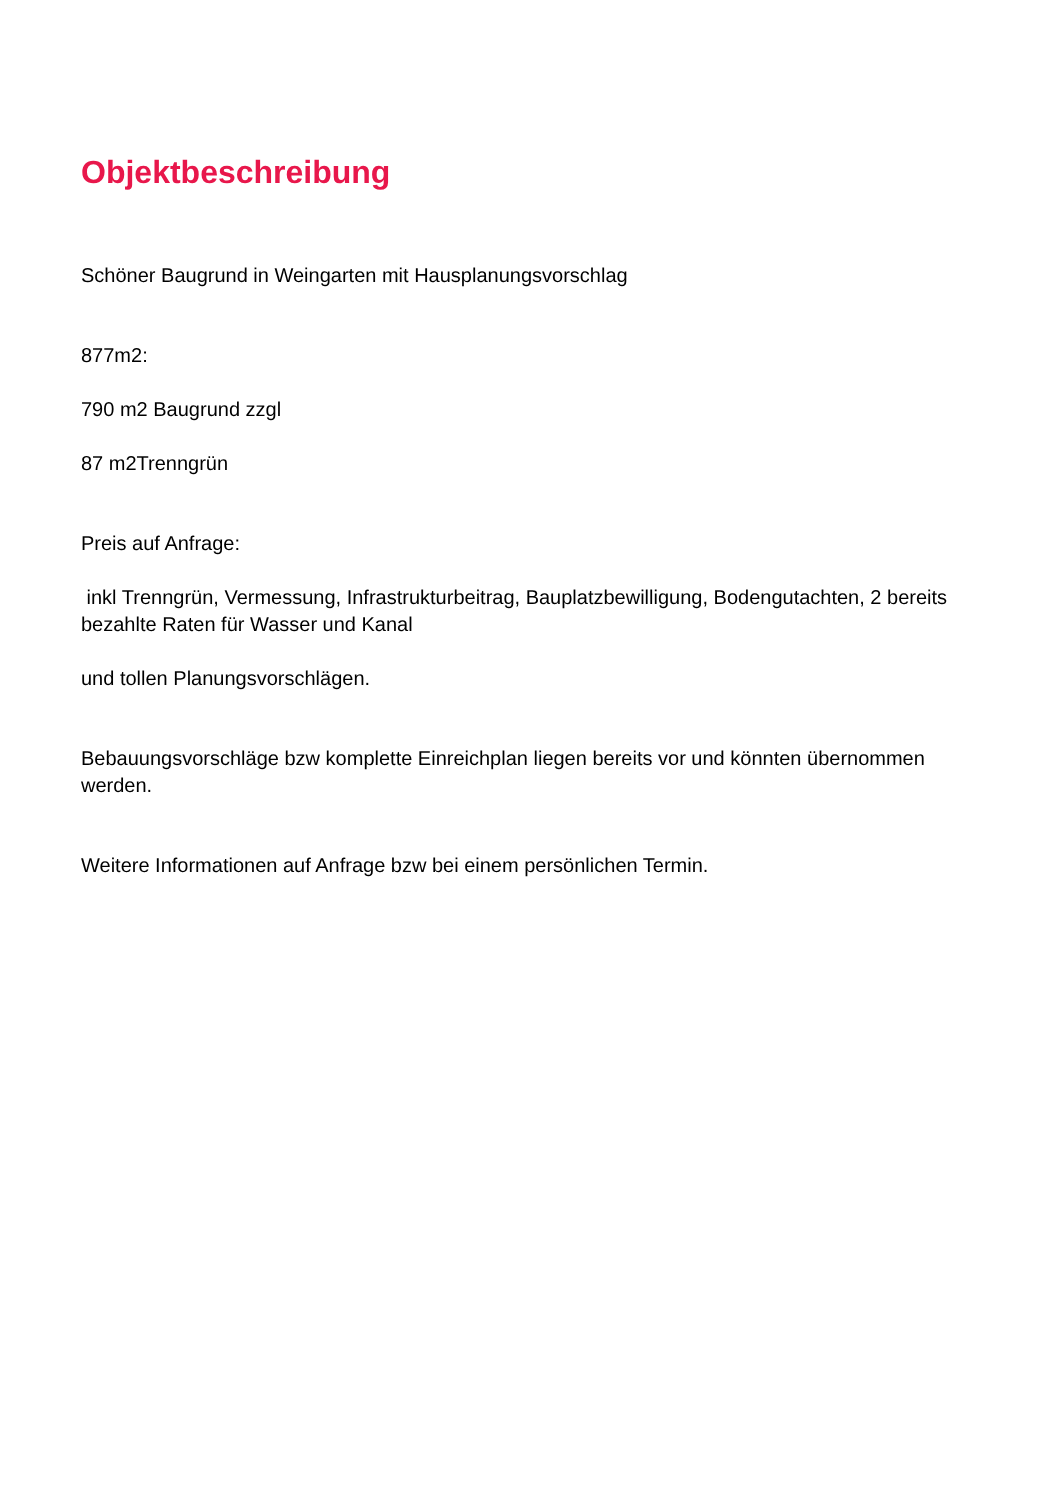Objektbeschreibung
Schöner Baugrund in Weingarten mit Hausplanungsvorschlag
877m2:
790 m2 Baugrund zzgl
87 m2Trenngrün
Preis auf Anfrage:
inkl Trenngrün, Vermessung, Infrastrukturbeitrag, Bauplatzbewilligung, Bodengutachten, 2 bereits bezahlte Raten für Wasser und Kanal
und tollen Planungsvorschlägen.
Bebauungsvorschläge bzw komplette Einreichplan liegen bereits vor und könnten übernommen werden.
Weitere Informationen auf Anfrage bzw bei einem persönlichen Termin.